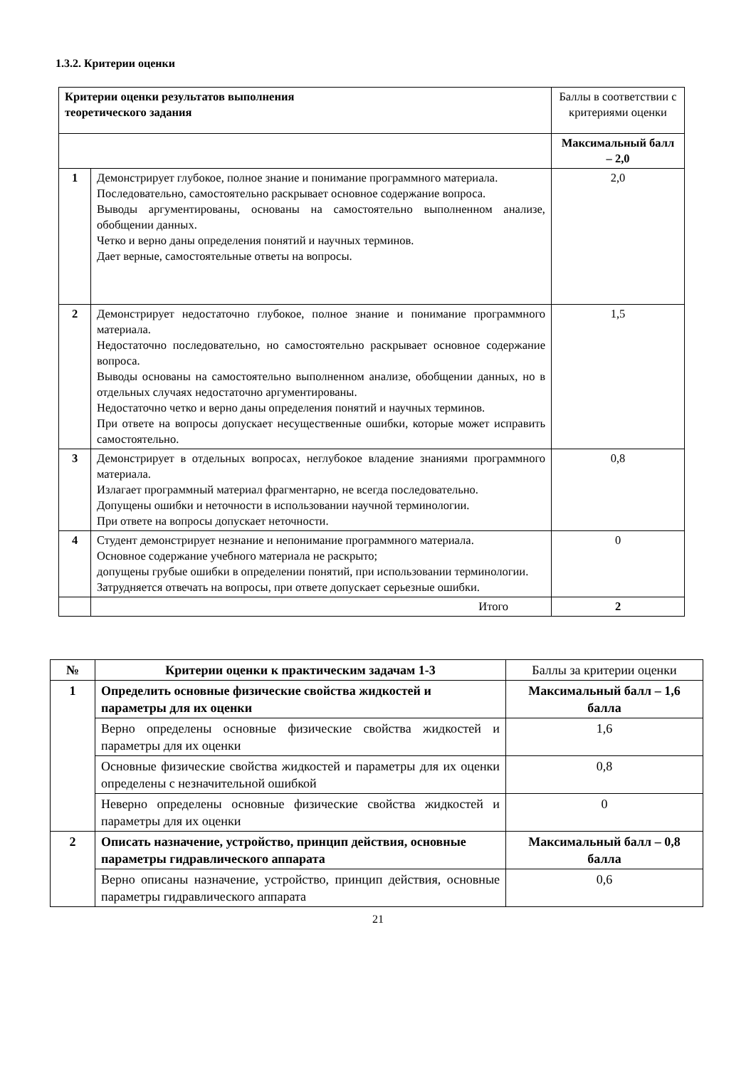1.3.2. Критерии оценки
| Критерии оценки результатов выполнения теоретического задания | | Баллы в соответствии с критериями оценки |
| | | Максимальный балл – 2,0 |
| 1 | Демонстрирует глубокое, полное знание и понимание программного материала. Последовательно, самостоятельно раскрывает основное содержание вопроса. Выводы аргументированы, основаны на самостоятельно выполненном анализе, обобщении данных. Четко и верно даны определения понятий и научных терминов. Дает верные, самостоятельные ответы на вопросы. | 2,0 |
| 2 | Демонстрирует недостаточно глубокое, полное знание и понимание программного материала. Недостаточно последовательно, но самостоятельно раскрывает основное содержание вопроса. Выводы основаны на самостоятельно выполненном анализе, обобщении данных, но в отдельных случаях недостаточно аргументированы. Недостаточно четко и верно даны определения понятий и научных терминов. При ответе на вопросы допускает несущественные ошибки, которые может исправить самостоятельно. | 1,5 |
| 3 | Демонстрирует в отдельных вопросах, неглубокое владение знаниями программного материала. Излагает программный материал фрагментарно, не всегда последовательно. Допущены ошибки и неточности в использовании научной терминологии. При ответе на вопросы допускает неточности. | 0,8 |
| 4 | Студент демонстрирует незнание и непонимание программного материала. Основное содержание учебного материала не раскрыто; допущены грубые ошибки в определении понятий, при использовании терминологии. Затрудняется отвечать на вопросы, при ответе допускает серьезные ошибки. | 0 |
| | Итого | 2 |
| № | Критерии оценки к практическим задачам 1-3 | Баллы за критерии оценки |
| 1 | Определить основные физические свойства жидкостей и параметры для их оценки | Максимальный балл – 1,6 балла |
| | Верно определены основные физические свойства жидкостей и параметры для их оценки | 1,6 |
| | Основные физические свойства жидкостей и параметры для их оценки определены с незначительной ошибкой | 0,8 |
| | Неверно определены основные физические свойства жидкостей и параметры для их оценки | 0 |
| 2 | Описать назначение, устройство, принцип действия, основные параметры гидравлического аппарата | Максимальный балл – 0,8 балла |
| | Верно описаны назначение, устройство, принцип действия, основные параметры гидравлического аппарата | 0,6 |
21